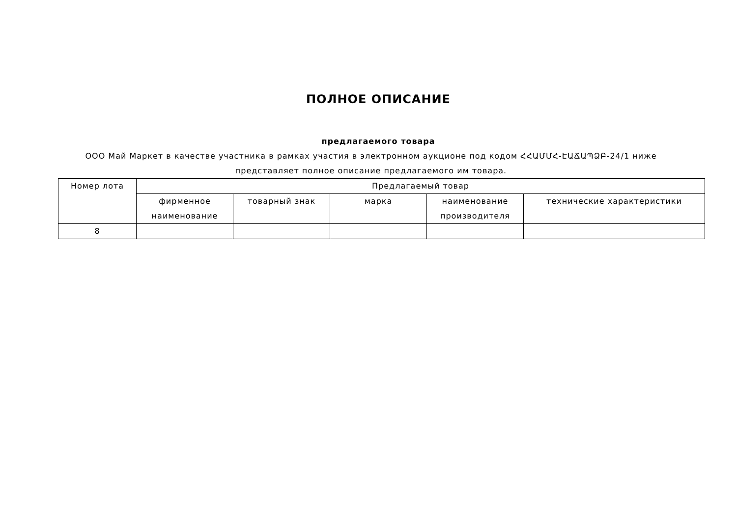ПОЛНОЕ ОПИСАНИЕ
предлагаемого товара
ООО Май Маркет в качестве участника в рамках участия в электронном аукционе под кодом ՀՀԱՄՄՀ-ԷԱՃԱՊՁԲ-24/1 ниже представляет полное описание предлагаемого им товара.
| Номер лота | Предлагаемый товар | | | | |
| --- | --- | --- | --- | --- | --- |
| | фирменное наименование | товарный знак | марка | наименование производителя | технические характеристики |
| 8 | | | | | |